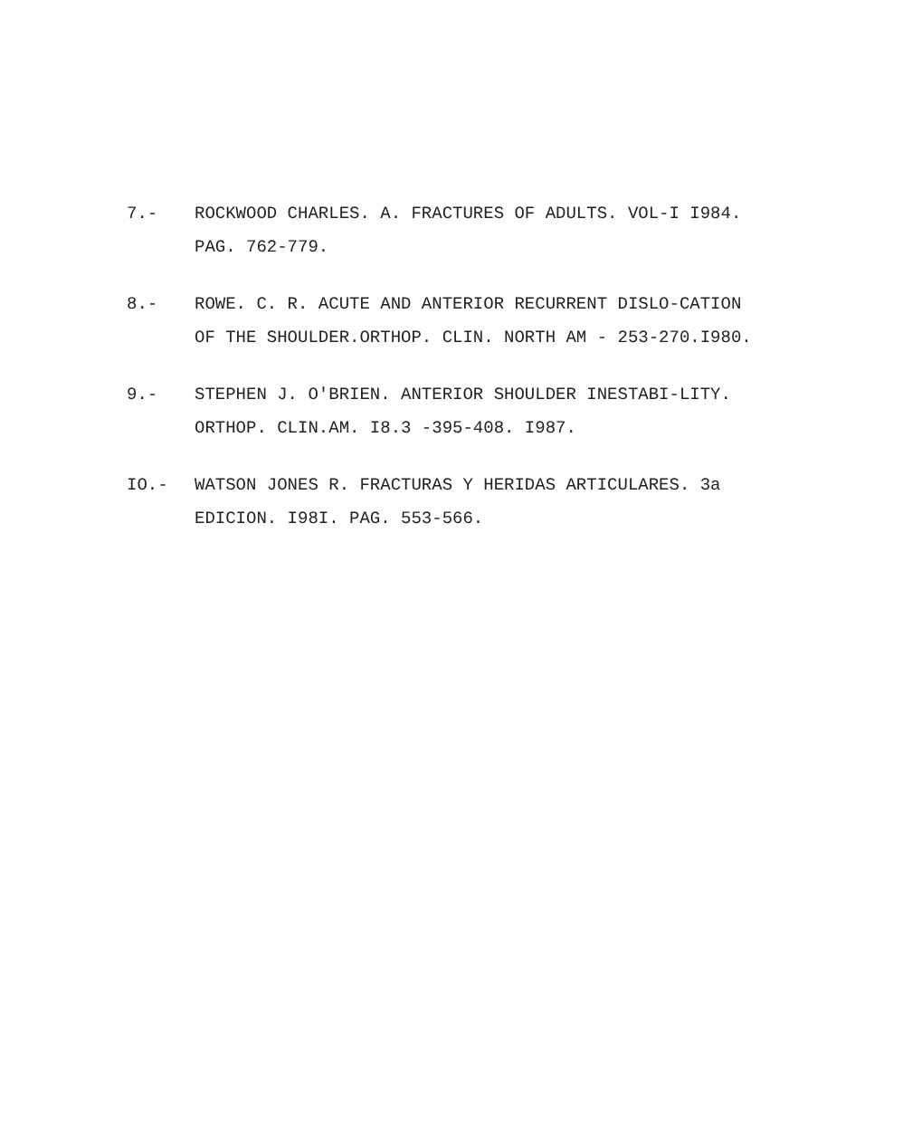7.- ROCKWOOD CHARLES. A. FRACTURES OF ADULTS. VOL-I I984. PAG. 762-779.
8.- ROWE. C. R. ACUTE AND ANTERIOR RECURRENT DISLO-CATION OF THE SHOULDER.ORTHOP. CLIN. NORTH AM - 253-270.I980.
9.- STEPHEN J. O'BRIEN. ANTERIOR SHOULDER INESTABI-LITY. ORTHOP. CLIN.AM. I8.3 -395-408. I987.
IO.- WATSON JONES R. FRACTURAS Y HERIDAS ARTICULARES. 3a EDICION. I98I. PAG. 553-566.